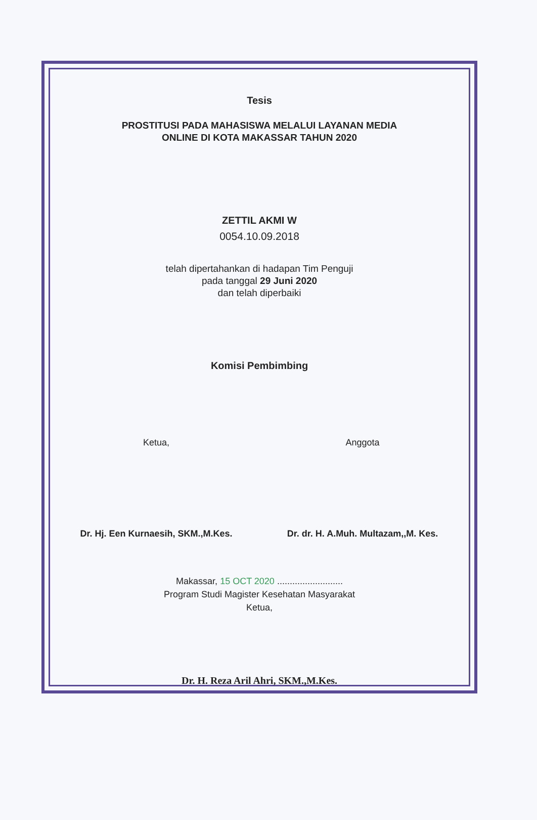Tesis
PROSTITUSI PADA MAHASISWA MELALUI LAYANAN MEDIA
ONLINE DI KOTA MAKASSAR TAHUN 2020
ZETTIL AKMI W
0054.10.09.2018
telah dipertahankan di hadapan Tim Penguji
pada tanggal 29 Juni 2020
dan telah diperbaiki
Komisi Pembimbing
Ketua,
Dr. Hj. Een Kurnaesih, SKM.,M.Kes.
Anggota
Dr. dr. H. A.Muh. Multazam,,M. Kes.
Makassar, 15 OCT 2020 ..........................
Program Studi Magister Kesehatan Masyarakat
Ketua,
Dr. H. Reza Aril Ahri, SKM.,M.Kes.